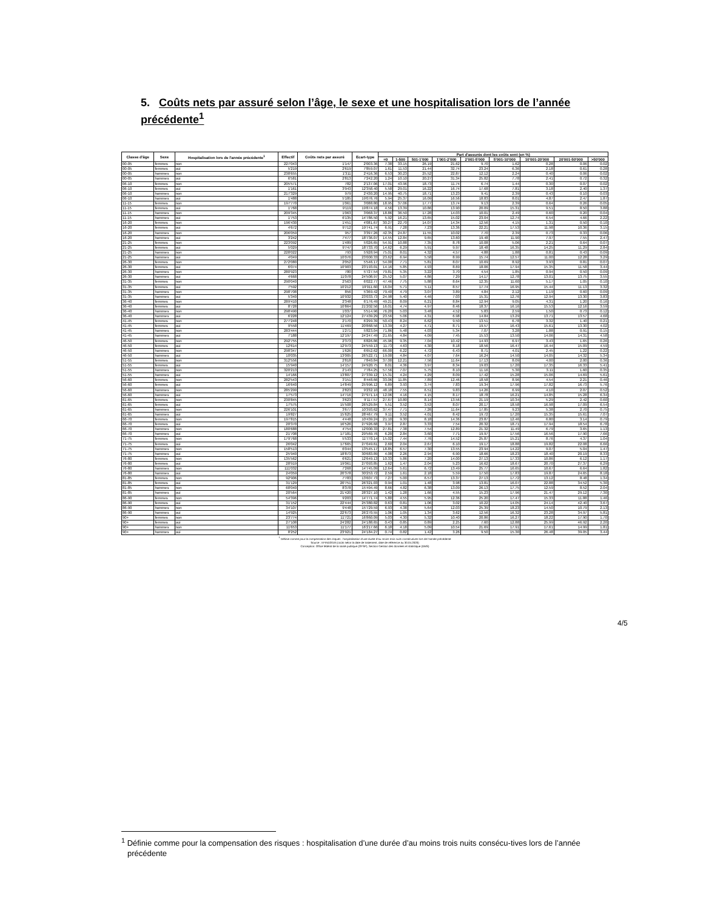5. Coûts nets par assuré selon l’âge, le sexe et une hospitalisation lors de l’année précédente<sup>1</sup>
| Classe d'âge | Sexe | Hospitalisation lors de l'année précédente<sup>1</sup> | Effectif | Coûts nets par assuré | Ecart-type | Part d'assurés dont les coûts sont (en %) | | | | | | | | |
| --- | --- | --- | --- | --- | --- | --- | --- | --- | --- | --- | --- | --- | --- | --- |
| | | | | | | =0 | 1-500 | 501-1'000 | 1'001-2'000 | 2'001-5'000 | 5'001-10'000 | 10'001-20'000 | 20'001-50'000 | >50'000 |
| 00-05 | femmes | non | 227'043 | 1'147 | 2'003.36 | 7.38 | 33.15 | 26.19 | 21.62 | 9.70 | 1.62 | 0.28 | 0.06 | 0.02 |
| 00-05 | femmes | oui | 5'219 | 2'619 | 7'859.07 | 1.61 | 11.53 | 21.44 | 32.74 | 23.24 | 6.36 | 2.18 | 0.61 | 0.28 |
| 00-05 | hommes | non | 238'655 | 1'311 | 2'416.36 | 6.53 | 30.23 | 25.52 | 22.87 | 12.12 | 2.24 | 0.40 | 0.06 | 0.02 |
| 00-05 | hommes | oui | 6'581 | 2'813 | 7'242.20 | 1.24 | 10.10 | 20.27 | 31.34 | 25.82 | 7.78 | 2.41 | 0.72 | 0.32 |
| 06-10 | femmes | non | 205'571 | 782 | 2'137.06 | 17.01 | 43.96 | 18.73 | 11.74 | 6.74 | 1.44 | 0.30 | 0.07 | 0.02 |
| 06-10 | femmes | oui | 1'161 | 3'943 | 12'358.40 | 5.58 | 29.01 | 16.22 | 16.74 | 17.68 | 7.81 | 3.18 | 2.40 | 1.37 |
| 06-10 | hommes | non | 217'329 | 979 | 2'430.20 | 14.95 | 40.75 | 18.71 | 13.23 | 9.41 | 2.39 | 0.43 | 0.10 | 0.03 |
| 06-10 | hommes | oui | 1'488 | 5'185 | 19'076.76 | 5.94 | 25.37 | 16.09 | 16.56 | 18.83 | 8.01 | 4.87 | 2.47 | 1.87 |
| 11-15 | femmes | non | 197'770 | 1'061 | 3'088.80 | 18.95 | 37.06 | 17.77 | 13.74 | 9.13 | 2.39 | 0.64 | 0.26 | 0.05 |
| 11-15 | femmes | oui | 1'768 | 9'119 | 19'874.18 | 4.56 | 13.39 | 10.86 | 13.90 | 20.09 | 15.31 | 9.51 | 8.50 | 3.88 |
| 11-15 | hommes | non | 209'345 | 1'063 | 3'068.37 | 18.86 | 36.50 | 17.28 | 14.03 | 10.01 | 2.49 | 0.60 | 0.20 | 0.04 |
| 11-15 | hommes | oui | 1'753 | 6'135 | 14'786.50 | 5.92 | 16.21 | 13.65 | 15.02 | 23.04 | 12.74 | 6.54 | 4.66 | 2.22 |
| 16-20 | femmes | non | 196'430 | 1'451 | 4'081.67 | 30.27 | 22.70 | 14.07 | 14.34 | 12.56 | 4.15 | 1.31 | 0.50 | 0.10 |
| 16-20 | femmes | oui | 4'672 | 9'712 | 19'741.74 | 6.91 | 7.28 | 7.23 | 13.36 | 22.21 | 17.53 | 11.98 | 10.36 | 3.15 |
| 16-20 | hommes | non | 206'059 | 957 | 3'397.26 | 42.35 | 24.87 | 11.55 | 10.02 | 7.70 | 2.39 | 0.73 | 0.33 | 0.06 |
| 16-20 | hommes | oui | 3'242 | 7'477 | 18'736.07 | 14.55 | 12.84 | 9.65 | 13.60 | 19.48 | 11.90 | 7.97 | 7.55 | 2.47 |
| 21-25 | femmes | non | 223'092 | 1'489 | 5'026.65 | 54.91 | 10.88 | 7.35 | 8.78 | 10.08 | 5.06 | 2.21 | 0.64 | 0.07 |
| 21-25 | femmes | oui | 5'029 | 9'747 | 18'733.70 | 14.62 | 6.29 | 5.91 | 9.97 | 18.48 | 16.35 | 14.25 | 11.29 | 2.84 |
| 21-25 | hommes | non | 228'022 | 793 | 5'928.94 | 75.01 | 8.01 | 4.32 | 4.57 | 4.88 | 1.88 | 0.81 | 0.43 | 0.09 |
| 21-25 | hommes | oui | 4'049 | 10'076 | 23'000.33 | 23.62 | 6.94 | 5.58 | 8.99 | 15.74 | 12.57 | 11.00 | 12.28 | 3.29 |
| 26-30 | femmes | non | 272'080 | 2'052 | 5'546.17 | 54.00 | 7.71 | 5.81 | 8.07 | 10.69 | 8.92 | 3.93 | 0.81 | 0.07 |
| 26-30 | femmes | oui | 6'074 | 10'903 | 23'193.01 | 14.16 | 5.85 | 4.93 | 8.69 | 18.06 | 17.94 | 15.35 | 11.58 | 3.44 |
| 26-30 | hommes | non | 280'923 | 780 | 5'727.54 | 79.81 | 5.35 | 3.22 | 3.70 | 4.54 | 1.85 | 0.94 | 0.50 | 0.09 |
| 26-30 | hommes | oui | 4'668 | 11'078 | 24'508.97 | 25.52 | 5.07 | 4.86 | 7.29 | 14.17 | 12.78 | 13.01 | 13.75 | 3.55 |
| 31-35 | femmes | non | 290'040 | 2'563 | 6'022.77 | 47.46 | 7.75 | 5.88 | 8.64 | 12.35 | 11.60 | 5.17 | 1.05 | 0.10 |
| 31-35 | femmes | oui | 7'592 | 10'212 | 19'911.60 | 16.04 | 5.71 | 5.11 | 8.57 | 17.74 | 16.95 | 15.44 | 11.13 | 3.32 |
| 31-35 | hommes | non | 298'708 | 856 | 5'369.42 | 79.40 | 4.79 | 3.07 | 3.89 | 4.84 | 2.12 | 1.19 | 0.60 | 0.09 |
| 31-35 | hommes | oui | 5'340 | 10'932 | 23'033.73 | 24.98 | 5.40 | 4.46 | 7.03 | 15.31 | 12.76 | 12.94 | 13.30 | 3.83 |
| 36-40 | femmes | non | 289'410 | 2'348 | 6'176.49 | 49.21 | 8.09 | 6.21 | 8.84 | 12.94 | 9.05 | 4.31 | 1.20 | 0.16 |
| 36-40 | femmes | oui | 8'728 | 10'864 | 21'202.56 | 16.01 | 4.74 | 4.97 | 8.46 | 18.37 | 16.16 | 15.53 | 12.16 | 3.59 |
| 36-40 | hommes | non | 298'490 | 1'037 | 5'514.96 | 76.20 | 5.03 | 3.48 | 4.52 | 5.83 | 2.59 | 1.50 | 0.73 | 0.12 |
| 36-40 | hommes | oui | 6'228 | 12'124 | 27'439.29 | 23.56 | 5.06 | 4.31 | 6.98 | 14.84 | 13.29 | 13.71 | 13.57 | 4.68 |
| 41-45 | femmes | non | 277'248 | 2'170 | 6'299.39 | 50.43 | 8.24 | 6.62 | 9.50 | 13.51 | 6.78 | 3.32 | 1.40 | 0.21 |
| 41-45 | femmes | oui | 9'558 | 11'469 | 20'868.56 | 13.39 | 4.27 | 4.71 | 8.71 | 19.57 | 16.43 | 15.61 | 13.30 | 4.02 |
| 41-45 | hommes | non | 283'444 | 1'271 | 5'823.04 | 71.86 | 5.48 | 4.03 | 5.34 | 7.07 | 3.28 | 1.88 | 0.91 | 0.15 |
| 41-45 | hommes | oui | 7'188 | 12'197 | 24'247.49 | 21.65 | 4.84 | 4.09 | 7.45 | 15.53 | 13.50 | 14.06 | 14.31 | 4.58 |
| 46-50 | femmes | non | 292'755 | 2'373 | 6'826.86 | 45.96 | 9.35 | 7.04 | 10.42 | 14.93 | 6.97 | 3.43 | 1.65 | 0.26 |
| 46-50 | femmes | oui | 12'614 | 12'973 | 24'559.13 | 11.73 | 4.63 | 4.30 | 8.18 | 18.56 | 16.47 | 16.44 | 15.09 | 4.59 |
| 46-50 | hommes | non | 298'347 | 1'626 | 6'652.62 | 66.00 | 6.22 | 4.72 | 6.43 | 8.71 | 4.01 | 2.45 | 1.22 | 0.22 |
| 46-50 | hommes | oui | 10'035 | 13'005 | 26'522.71 | 19.00 | 4.84 | 4.07 | 7.64 | 16.24 | 14.50 | 14.05 | 14.32 | 5.34 |
| 51-55 | femmes | non | 312'556 | 2'818 | 7'840.84 | 37.00 | 12.21 | 7.56 | 11.64 | 17.13 | 8.09 | 4.00 | 2.00 | 0.36 |
| 51-55 | femmes | oui | 15'940 | 14'157 | 24'920.75 | 8.01 | 4.36 | 3.97 | 8.34 | 19.03 | 17.20 | 17.35 | 16.33 | 5.41 |
| 51-55 | hommes | non | 320'213 | 2'143 | 7'784.25 | 57.56 | 7.07 | 5.75 | 8.10 | 11.16 | 5.30 | 3.11 | 1.60 | 0.35 |
| 51-55 | hommes | oui | 14'166 | 13'807 | 27'339.12 | 15.31 | 4.24 | 4.29 | 8.09 | 17.42 | 15.28 | 15.06 | 14.69 | 5.61 |
| 56-60 | femmes | non | 282'543 | 3'151 | 8'448.66 | 33.06 | 11.85 | 7.89 | 12.46 | 18.58 | 8.96 | 4.54 | 2.21 | 0.46 |
| 56-60 | femmes | oui | 16'640 | 14'849 | 25'996.12 | 6.89 | 3.93 | 3.74 | 7.83 | 19.34 | 17.96 | 17.82 | 16.73 | 5.76 |
| 56-60 | hommes | non | 285'299 | 2'823 | 9'232.10 | 48.18 | 7.55 | 6.51 | 9.83 | 14.26 | 6.99 | 4.10 | 2.07 | 0.52 |
| 56-60 | hommes | oui | 17'573 | 14'716 | 27'971.14 | 12.06 | 4.16 | 4.15 | 8.17 | 18.78 | 16.21 | 14.85 | 15.28 | 6.34 |
| 61-65 | femmes | non | 230'845 | 3'623 | 9'117.57 | 27.67 | 10.80 | 8.14 | 13.56 | 21.19 | 10.34 | 5.29 | 2.42 | 0.60 |
| 61-65 | femmes | oui | 17'575 | 15'508 | 26'529.84 | 5.51 | 3.52 | 3.53 | 8.07 | 20.17 | 18.58 | 16.98 | 17.09 | 6.54 |
| 61-65 | hommes | non | 226'101 | 3'677 | 10'393.62 | 37.47 | 7.71 | 7.26 | 11.64 | 17.85 | 9.23 | 5.38 | 2.70 | 0.75 |
| 61-65 | hommes | oui | 19'827 | 15'625 | 28'467.79 | 9.11 | 3.52 | 4.01 | 8.42 | 19.72 | 17.20 | 15.35 | 15.61 | 7.07 |
| 66-70 | femmes | non | 197'815 | 4'448 | 10'439.24 | 21.10 | 9.30 | 8.18 | 14.36 | 23.87 | 12.46 | 6.80 | 3.14 | 0.79 |
| 66-70 | femmes | oui | 20'370 | 16'526 | 27'926.68 | 3.97 | 2.87 | 3.33 | 7.54 | 20.32 | 18.71 | 17.94 | 18.54 | 6.78 |
| 66-70 | hommes | non | 180'688 | 4'754 | 12'000.33 | 27.81 | 7.38 | 7.54 | 12.89 | 21.32 | 11.49 | 6.79 | 3.65 | 1.13 |
| 66-70 | hommes | oui | 21'708 | 17'181 | 29'569.76 | 6.20 | 2.84 | 3.60 | 7.71 | 19.97 | 17.56 | 16.56 | 17.90 | 7.66 |
| 71-75 | femmes | non | 179'768 | 5'533 | 11'770.14 | 15.02 | 7.44 | 7.76 | 14.52 | 25.87 | 15.21 | 8.76 | 4.37 | 1.04 |
| 71-75 | femmes | oui | 26'042 | 17'665 | 27'049.61 | 2.60 | 2.04 | 2.67 | 6.10 | 19.17 | 18.88 | 19.82 | 22.08 | 6.66 |
| 71-75 | hommes | non | 158'513 | 6'044 | 13'545.17 | 18.85 | 6.57 | 7.30 | 13.55 | 23.94 | 14.22 | 9.07 | 5.04 | 1.47 |
| 71-75 | hommes | oui | 25'940 | 18'873 | 30'683.89 | 4.08 | 2.26 | 2.94 | 6.90 | 18.66 | 18.23 | 18.40 | 20.19 | 8.33 |
| 76-80 | femmes | non | 135'562 | 6'621 | 12'649.13 | 10.33 | 5.86 | 7.20 | 14.00 | 27.13 | 17.33 | 10.86 | 6.12 | 1.17 |
| 76-80 | femmes | oui | 28'919 | 19'061 | 27'093.85 | 1.62 | 1.47 | 2.04 | 5.23 | 16.62 | 18.67 | 20.70 | 27.37 | 6.29 |
| 76-80 | hommes | non | 111'032 | 7'268 | 14'745.09 | 12.64 | 5.61 | 6.72 | 13.49 | 25.77 | 16.65 | 10.67 | 6.64 | 1.82 |
| 76-80 | hommes | oui | 24'059 | 20'378 | 30'253.72 | 2.59 | 1.61 | 2.18 | 5.59 | 17.50 | 17.83 | 19.87 | 24.65 | 8.18 |
| 81-85 | femmes | non | 92'906 | 7'783 | 13'607.73 | 7.27 | 5.00 | 6.57 | 13.37 | 27.13 | 17.72 | 13.12 | 8.48 | 1.34 |
| 81-85 | femmes | oui | 31'129 | 20'751 | 26'321.03 | 0.94 | 1.01 | 1.48 | 3.98 | 13.81 | 16.07 | 22.88 | 34.52 | 5.30 |
| 81-85 | hommes | non | 68'040 | 8'378 | 15'494.49 | 8.66 | 4.82 | 6.38 | 13.09 | 26.13 | 17.75 | 12.59 | 8.52 | 2.04 |
| 81-85 | hommes | oui | 20'564 | 21'420 | 28'327.10 | 1.42 | 1.28 | 1.66 | 4.55 | 15.23 | 17.96 | 21.47 | 29.12 | 7.30 |
| 86-90 | femmes | non | 54'396 | 9'203 | 14'771.74 | 5.80 | 4.55 | 5.95 | 12.36 | 25.20 | 17.47 | 15.33 | 11.88 | 1.46 |
| 86-90 | femmes | oui | 31'152 | 22'444 | 25'380.82 | 0.63 | 0.81 | 1.06 | 3.02 | 10.22 | 14.05 | 24.14 | 42.40 | 3.67 |
| 86-90 | hommes | non | 34'107 | 9'448 | 15'729.59 | 6.93 | 4.38 | 5.64 | 12.03 | 25.39 | 18.23 | 14.50 | 10.79 | 2.13 |
| 86-90 | hommes | oui | 14'925 | 22'673 | 26'270.55 | 1.06 | 1.05 | 1.34 | 3.62 | 12.56 | 16.32 | 23.28 | 34.97 | 5.81 |
| 90+ | femmes | non | 23'774 | 11'721 | 16'860.09 | 5.03 | 4.30 | 5.32 | 10.40 | 20.86 | 16.27 | 18.22 | 17.90 | 1.70 |
| 90+ | femmes | oui | 27'108 | 24'282 | 24'188.65 | 0.43 | 0.85 | 0.89 | 2.25 | 7.60 | 12.88 | 25.99 | 46.92 | 2.20 |
| 90+ | hommes | non | 11'653 | 11'177 | 16'217.66 | 6.18 | 4.18 | 5.09 | 10.54 | 21.69 | 17.91 | 17.61 | 14.99 | 1.81 |
| 90+ | hommes | oui | 8'252 | 23'921 | 24'184.27 | 0.74 | 0.82 | 1.42 | 3.26 | 9.50 | 15.30 | 26.48 | 39.05 | 3.44 |
<sup>1</sup> Définie comme pour la compensation des risques : hospitalisation d'une durée d'au moins trois nuits consécutives lors de l'année précédente
Source : EFIND2019 (coûts selon la date de traitement, date de référence au 30.04.2020)
Conception: Office fédéral de la santé publique (OFSP), Section Gestion des données et statistique (DMS)
<sup>1</sup> Définie comme pour la compensation des risques : hospitalisation d’une durée d’au moins trois nuits consécu-tives lors de l’année précédente
4/5